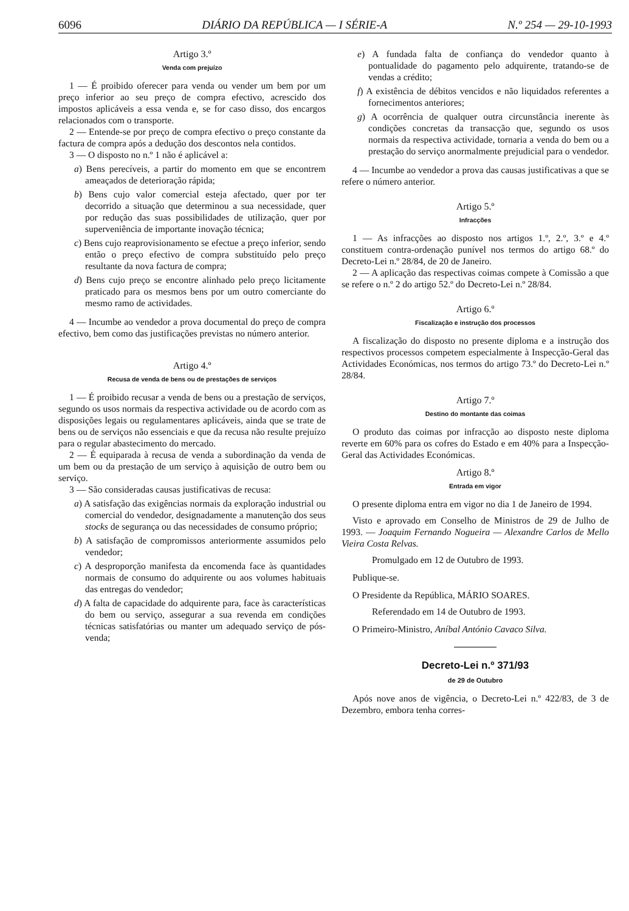6096 DIÁRIO DA REPÚBLICA — I SÉRIE-A N.º 254 — 29-10-1993
Artigo 3.º
Venda com prejuízo
1 — É proibido oferecer para venda ou vender um bem por um preço inferior ao seu preço de compra efectivo, acrescido dos impostos aplicáveis a essa venda e, se for caso disso, dos encargos relacionados com o transporte.
2 — Entende-se por preço de compra efectivo o preço constante da factura de compra após a dedução dos descontos nela contidos.
3 — O disposto no n.º 1 não é aplicável a:
a) Bens perecíveis, a partir do momento em que se encontrem ameaçados de deterioração rápida;
b) Bens cujo valor comercial esteja afectado, quer por ter decorrido a situação que determinou a sua necessidade, quer por redução das suas possibilidades de utilização, quer por superveniência de importante inovação técnica;
c) Bens cujo reaprovisionamento se efectue a preço inferior, sendo então o preço efectivo de compra substituído pelo preço resultante da nova factura de compra;
d) Bens cujo preço se encontre alinhado pelo preço licitamente praticado para os mesmos bens por um outro comerciante do mesmo ramo de actividades.
4 — Incumbe ao vendedor a prova documental do preço de compra efectivo, bem como das justificações previstas no número anterior.
Artigo 4.º
Recusa de venda de bens ou de prestações de serviços
1 — É proibido recusar a venda de bens ou a prestação de serviços, segundo os usos normais da respectiva actividade ou de acordo com as disposições legais ou regulamentares aplicáveis, ainda que se trate de bens ou de serviços não essenciais e que da recusa não resulte prejuízo para o regular abastecimento do mercado.
2 — É equiparada à recusa de venda a subordinação da venda de um bem ou da prestação de um serviço à aquisição de outro bem ou serviço.
3 — São consideradas causas justificativas de recusa:
a) A satisfação das exigências normais da exploração industrial ou comercial do vendedor, designadamente a manutenção dos seus stocks de segurança ou das necessidades de consumo próprio;
b) A satisfação de compromissos anteriormente assumidos pelo vendedor;
c) A desproporção manifesta da encomenda face às quantidades normais de consumo do adquirente ou aos volumes habituais das entregas do vendedor;
d) A falta de capacidade do adquirente para, face às características do bem ou serviço, assegurar a sua revenda em condições técnicas satisfatórias ou manter um adequado serviço de pós-venda;
e) A fundada falta de confiança do vendedor quanto à pontualidade do pagamento pelo adquirente, tratando-se de vendas a crédito;
f) A existência de débitos vencidos e não liquidados referentes a fornecimentos anteriores;
g) A ocorrência de qualquer outra circunstância inerente às condições concretas da transacção que, segundo os usos normais da respectiva actividade, tornaria a venda do bem ou a prestação do serviço anormalmente prejudicial para o vendedor.
4 — Incumbe ao vendedor a prova das causas justificativas a que se refere o número anterior.
Artigo 5.º
Infracções
1 — As infracções ao disposto nos artigos 1.º, 2.º, 3.º e 4.º constituem contra-ordenação punível nos termos do artigo 68.º do Decreto-Lei n.º 28/84, de 20 de Janeiro.
2 — A aplicação das respectivas coimas compete à Comissão a que se refere o n.º 2 do artigo 52.º do Decreto-Lei n.º 28/84.
Artigo 6.º
Fiscalização e instrução dos processos
A fiscalização do disposto no presente diploma e a instrução dos respectivos processos competem especialmente à Inspecção-Geral das Actividades Económicas, nos termos do artigo 73.º do Decreto-Lei n.º 28/84.
Artigo 7.º
Destino do montante das coimas
O produto das coimas por infracção ao disposto neste diploma reverte em 60% para os cofres do Estado e em 40% para a Inspecção-Geral das Actividades Económicas.
Artigo 8.º
Entrada em vigor
O presente diploma entra em vigor no dia 1 de Janeiro de 1994.
Visto e aprovado em Conselho de Ministros de 29 de Julho de 1993. — Joaquim Fernando Nogueira — Alexandre Carlos de Mello Vieira Costa Relvas.
Promulgado em 12 de Outubro de 1993.
Publique-se.
O Presidente da República, MÁRIO SOARES.
Referendado em 14 de Outubro de 1993.
O Primeiro-Ministro, Aníbal António Cavaco Silva.
Decreto-Lei n.º 371/93
de 29 de Outubro
Após nove anos de vigência, o Decreto-Lei n.º 422/83, de 3 de Dezembro, embora tenha corres-